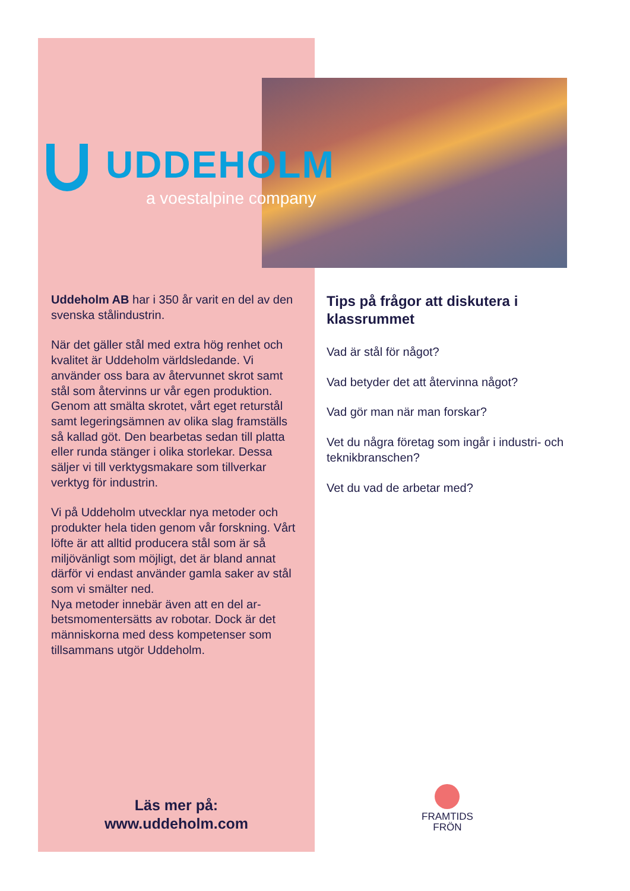UDDEHOLM
a voestalpine company
Uddeholm AB har i 350 år varit en del av den svenska stålindustrin.
När det gäller stål med extra hög renhet och kvalitet är Uddeholm världsledande. Vi använder oss bara av återvunnet skrot samt stål som återvinns ur vår egen produktion. Genom att smälta skrotet, vårt eget returstål samt legeringsämnen av olika slag framställs så kallad göt. Den bearbetas sedan till platta eller runda stänger i olika storlekar. Dessa säljer vi till verktygsmakare som tillverkar verktyg för industrin.
Vi på Uddeholm utvecklar nya metoder och produkter hela tiden genom vår forskning. Vårt löfte är att alltid producera stål som är så miljövänligt som möjligt, det är bland annat därför vi endast använder gamla saker av stål som vi smälter ned.
Nya metoder innebär även att en del ar-betsmomentersätts av robotar. Dock är det människorna med dess kompetenser som tillsammans utgör Uddeholm.
Tips på frågor att diskutera i klassrummet
Vad är stål för något?
Vad betyder det att återvinna något?
Vad gör man när man forskar?
Vet du några företag som ingår i industri- och teknikbranschen?
Vet du vad de arbetar med?
Läs mer på:
www.uddeholm.com
FRAMTIDS
FRÖN